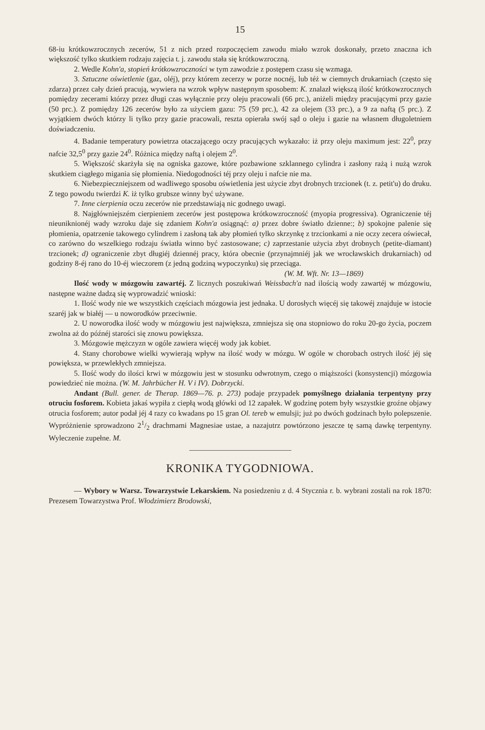15
68-iu krótkowzrocznych zecerów, 51 z nich przed rozpoczęciem zawodu miało wzrok doskonały, przeto znaczna ich większość tylko skutkiem rodzaju zajęcia t. j. zawodu stała się krótkowzroczną.
2. Wedle Kohn'a, stopień krótkowzroczności w tym zawodzie z postępem czasu się wzmaga.
3. Sztuczne oświetlenie (gaz, oléj), przy którem zecerzy w porze nocnéj, lub téż w ciemnych drukarniach (często się zdarza) przez cały dzień pracują, wywiera na wzrok wpływ następnym sposobem: K. znalazł większą ilość krótkowzrocznych pomiędzy zecerami którzy przez długi czas wyłącznie przy oleju pracowali (66 prc.), aniżeli między pracującymi przy gazie (50 prc.). Z pomiędzy 126 zecerów było za użyciem gazu: 75 (59 prc.), 42 za olejem (33 prc.), a 9 za naftą (5 prc.). Z wyjątkiem dwóch którzy li tylko przy gazie pracowali, reszta opierała swój sąd o oleju i gazie na własnem długoletniem doświadczeniu.
4. Badanie temperatury powietrza otaczającego oczy pracujących wykazało: iż przy oleju maximum jest: 22<sup>0</sup>, przy nafcie 32,5<sup>0</sup> przy gazie 24<sup>0</sup>. Różnica między naftą i olejem 2<sup>0</sup>.
5. Większość skarżyła się na ogniska gazowe, które pozbawione szklannego cylindra i zasłony rażą i nużą wzrok skutkiem ciągłego migania się płomienia. Niedogodności téj przy oleju i nafcie nie ma.
6. Niebezpieczniejszem od wadliwego sposobu oświetlenia jest użycie zbyt drobnych trzcionek (t. z. petit'u) do druku. Z tego powodu twierdzi K. iż tylko grubsze winny być używane.
7. Inne cierpienia oczu zecerów nie przedstawiają nic godnego uwagi.
8. Najgłówniejszém cierpieniem zecerów jest postępowa krótkowzroczność (myopia progressiva). Ograniczenie téj nieuniknionéj wady wzroku daje się zdaniem Kohn'a osiągnąć: a) przez dobre światło dzienne:; b) spokojne palenie się płomienia, opatrzenie takowego cylindrem i zasłoną tak aby płomień tylko skrzynkę z trzcionkami a nie oczy zecera oświecał, co zarówno do wszelkiego rodzaju światła winno być zastosowane; c) zaprzestanie użycia zbyt drobnych (petite-diamant) trzcionek; d) ograniczenie zbyt długiéj dziennéj pracy, która obecnie (przynajmniéj jak we wrocławskich drukarniach) od godziny 8-éj rano do 10-éj wieczorem (z jedną godziną wypoczynku) się przeciąga.
(W. M. Wft. Nr. 13—1869)
Ilość wody w mózgowiu zawartéj. Z licznych poszukiwań Weissbach'a nad ilością wody zawartéj w mózgowiu, następne ważne dadzą się wyprowadzić wnioski:
1. Ilość wody nie we wszystkich częściach mózgowia jest jednaka. U dorosłych więcéj się takowéj znajduje w istocie szaréj jak w białéj — u noworodków przeciwnie.
2. U noworodka ilość wody w mózgowiu jest największa, zmniejsza się ona stopniowo do roku 20-go życia, poczem zwolna aż do późnéj starości się znowu powiększa.
3. Mózgowie mężczyzn w ogóle zawiera więcéj wody jak kobiet.
4. Stany chorobowe wielki wywierają wpływ na ilość wody w mózgu. W ogóle w chorobach ostrych ilość jéj się powiększa, w przewlekłych zmniejsza.
5. Ilość wody do ilości krwi w mózgowiu jest w stosunku odwrotnym, czego o miąższości (konsystencji) mózgowia powiedzieć nie można. (W. M. Jahrbücher H. V i IV). Dobrzycki.
Andant (Bull. gener. de Therap. 1869—76. p. 273) podaje przypadek pomyślnego działania terpentyny przy otruciu fosforem. Kobieta jakaś wypiła z ciepłą wodą główki od 12 zapałek. W godzinę potem były wszystkie groźne objawy otrucia fosforem; autor podał jéj 4 razy co kwadans po 15 gran Ol. tereb w emulsji; już po dwóch godzinach było polepszenie. Wypróżnienie sprowadzono 21/2 drachmami Magnesiae ustae, a nazajutrz powtórzono jeszcze tę samą dawkę terpentyny. Wyleczenie zupełne. M.
KRONIKA TYGODNIOWA.
— Wybory w Warsz. Towarzystwie Lekarskiem. Na posiedzeniu z d. 4 Stycznia r. b. wybrani zostali na rok 1870: Prezesem Towarzystwa Prof. Włodzimierz Brodowski,